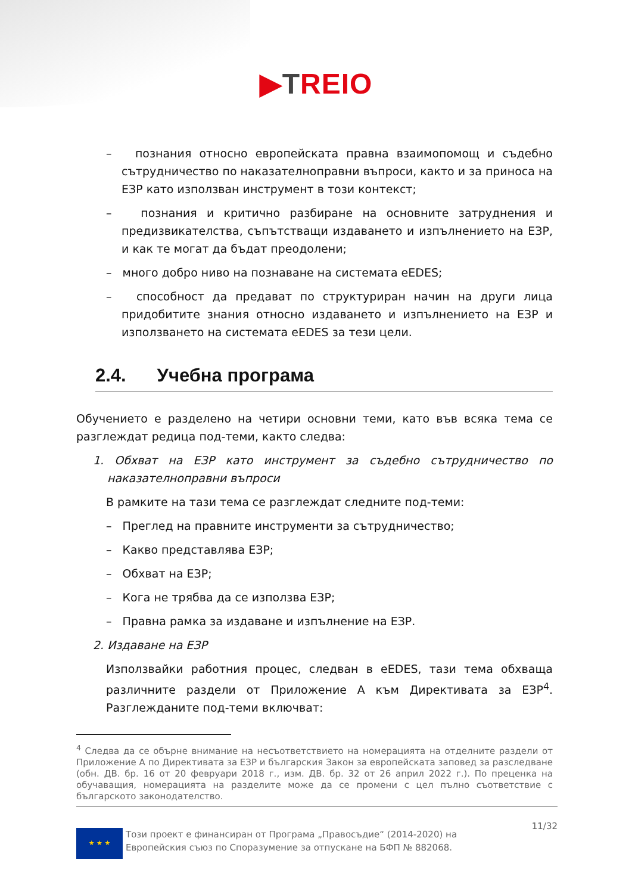▶TREIO
– познания относно европейската правна взаимопомощ и съдебно сътрудничество по наказателноправни въпроси, както и за приноса на ЕЗР като използван инструмент в този контекст;
– познания и критично разбиране на основните затруднения и предизвикателства, съпътстващи издаването и изпълнението на ЕЗР, и как те могат да бъдат преодолени;
– много добро ниво на познаване на системата eEDES;
– способност да предават по структуриран начин на други лица придобитите знания относно издаването и изпълнението на ЕЗР и използването на системата eEDES за тези цели.
2.4. Учебна програма
Обучението е разделено на четири основни теми, като във всяка тема се разглеждат редица под-теми, както следва:
1. Обхват на ЕЗР като инструмент за съдебно сътрудничество по наказателноправни въпроси
В рамките на тази тема се разглеждат следните под-теми:
– Преглед на правните инструменти за сътрудничество;
– Какво представлява ЕЗР;
– Обхват на ЕЗР;
– Кога не трябва да се използва ЕЗР;
– Правна рамка за издаване и изпълнение на ЕЗР.
2. Издаване на ЕЗР
Използвайки работния процес, следван в eEDES, тази тема обхваща различните раздели от Приложение А към Директивата за ЕЗР<sup>4</sup>. Разглежданите под-теми включват:
<sup>4</sup> Следва да се обърне внимание на несъответствието на номерацията на отделните раздели от Приложение А по Директивата за ЕЗР и българския Закон за европейската заповед за разследване (обн. ДВ. бр. 16 от 20 февруари 2018 г., изм. ДВ. бр. 32 от 26 април 2022 г.). По преценка на обучаващия, номерацията на разделите може да се промени с цел пълно съответствие с българското законодателство.
★ ★ ★
Този проект е финансиран от Програма „Правосъдие“ (2014-2020) на Европейския съюз по Споразумение за отпускане на БФП № 882068.
11/32